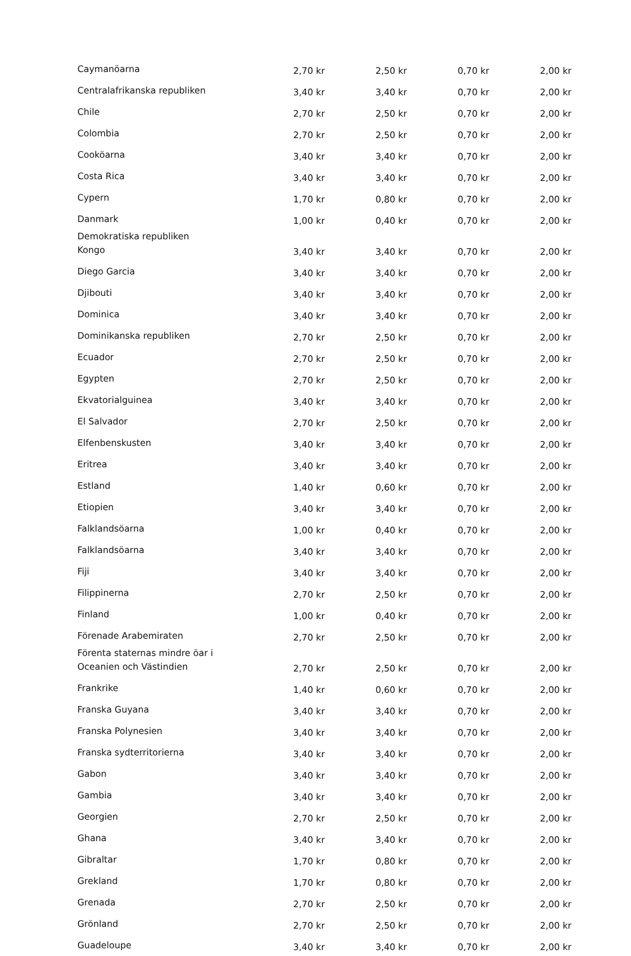| Caymanöarna | 2,70 kr | 2,50 kr | 0,70 kr | 2,00 kr |
| Centralafrikanska republiken | 3,40 kr | 3,40 kr | 0,70 kr | 2,00 kr |
| Chile | 2,70 kr | 2,50 kr | 0,70 kr | 2,00 kr |
| Colombia | 2,70 kr | 2,50 kr | 0,70 kr | 2,00 kr |
| Cooköarna | 3,40 kr | 3,40 kr | 0,70 kr | 2,00 kr |
| Costa Rica | 3,40 kr | 3,40 kr | 0,70 kr | 2,00 kr |
| Cypern | 1,70 kr | 0,80 kr | 0,70 kr | 2,00 kr |
| Danmark | 1,00 kr | 0,40 kr | 0,70 kr | 2,00 kr |
| Demokratiska republiken Kongo | 3,40 kr | 3,40 kr | 0,70 kr | 2,00 kr |
| Diego Garcia | 3,40 kr | 3,40 kr | 0,70 kr | 2,00 kr |
| Djibouti | 3,40 kr | 3,40 kr | 0,70 kr | 2,00 kr |
| Dominica | 3,40 kr | 3,40 kr | 0,70 kr | 2,00 kr |
| Dominikanska republiken | 2,70 kr | 2,50 kr | 0,70 kr | 2,00 kr |
| Ecuador | 2,70 kr | 2,50 kr | 0,70 kr | 2,00 kr |
| Egypten | 2,70 kr | 2,50 kr | 0,70 kr | 2,00 kr |
| Ekvatorialguinea | 3,40 kr | 3,40 kr | 0,70 kr | 2,00 kr |
| El Salvador | 2,70 kr | 2,50 kr | 0,70 kr | 2,00 kr |
| Elfenbenskusten | 3,40 kr | 3,40 kr | 0,70 kr | 2,00 kr |
| Eritrea | 3,40 kr | 3,40 kr | 0,70 kr | 2,00 kr |
| Estland | 1,40 kr | 0,60 kr | 0,70 kr | 2,00 kr |
| Etiopien | 3,40 kr | 3,40 kr | 0,70 kr | 2,00 kr |
| Falklandsöarna | 1,00 kr | 0,40 kr | 0,70 kr | 2,00 kr |
| Falklandsöarna | 3,40 kr | 3,40 kr | 0,70 kr | 2,00 kr |
| Fiji | 3,40 kr | 3,40 kr | 0,70 kr | 2,00 kr |
| Filippinerna | 2,70 kr | 2,50 kr | 0,70 kr | 2,00 kr |
| Finland | 1,00 kr | 0,40 kr | 0,70 kr | 2,00 kr |
| Förenade Arabemiraten | 2,70 kr | 2,50 kr | 0,70 kr | 2,00 kr |
| Förenta staternas mindre öar i Oceanien och Västindien | 2,70 kr | 2,50 kr | 0,70 kr | 2,00 kr |
| Frankrike | 1,40 kr | 0,60 kr | 0,70 kr | 2,00 kr |
| Franska Guyana | 3,40 kr | 3,40 kr | 0,70 kr | 2,00 kr |
| Franska Polynesien | 3,40 kr | 3,40 kr | 0,70 kr | 2,00 kr |
| Franska sydterritorierna | 3,40 kr | 3,40 kr | 0,70 kr | 2,00 kr |
| Gabon | 3,40 kr | 3,40 kr | 0,70 kr | 2,00 kr |
| Gambia | 3,40 kr | 3,40 kr | 0,70 kr | 2,00 kr |
| Georgien | 2,70 kr | 2,50 kr | 0,70 kr | 2,00 kr |
| Ghana | 3,40 kr | 3,40 kr | 0,70 kr | 2,00 kr |
| Gibraltar | 1,70 kr | 0,80 kr | 0,70 kr | 2,00 kr |
| Grekland | 1,70 kr | 0,80 kr | 0,70 kr | 2,00 kr |
| Grenada | 2,70 kr | 2,50 kr | 0,70 kr | 2,00 kr |
| Grönland | 2,70 kr | 2,50 kr | 0,70 kr | 2,00 kr |
| Guadeloupe | 3,40 kr | 3,40 kr | 0,70 kr | 2,00 kr |